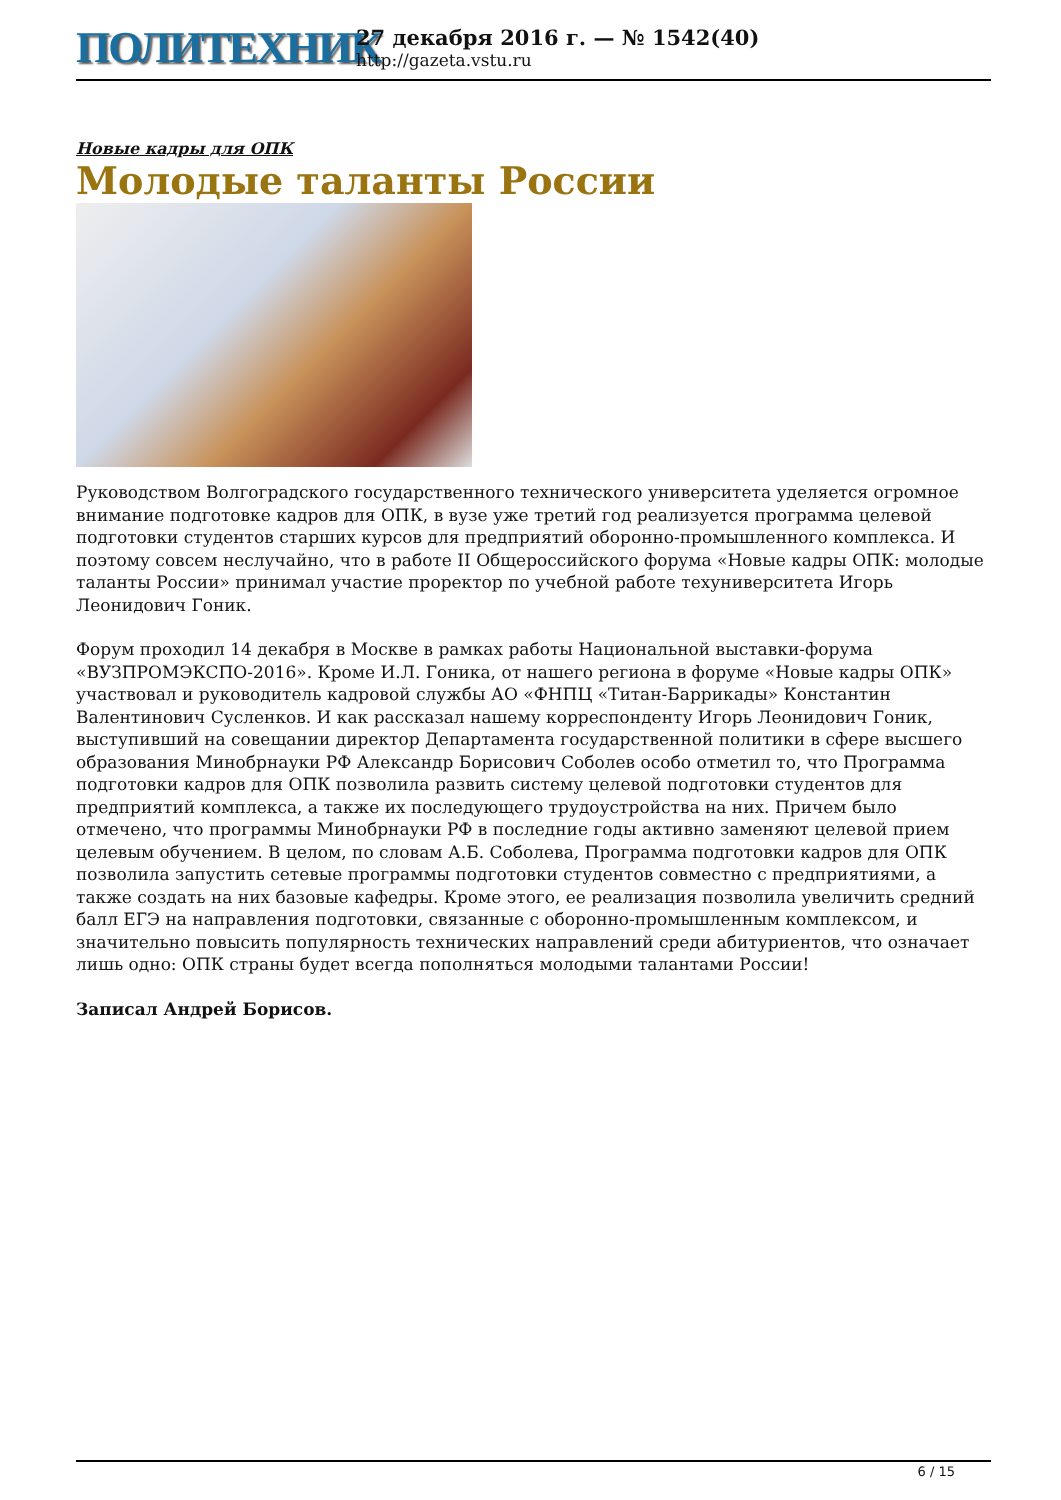ПОЛИТЕХНИК
27 декабря 2016 г. — № 1542(40)
http://gazeta.vstu.ru
Новые кадры для ОПК
Молодые таланты России
Руководством Волгоградского государственного технического университета уделяется огромное внимание подготовке кадров для ОПК, в вузе уже третий год реализуется программа целевой подготовки студентов старших курсов для предприятий оборонно-промышленного комплекса. И поэтому совсем неслучайно, что в работе II Общероссийского форума «Новые кадры ОПК: молодые таланты России» принимал участие проректор по учебной работе техуниверситета Игорь Леонидович Гоник.
Форум проходил 14 декабря в Москве в рамках работы Национальной выставки-форума «ВУЗПРОМЭКСПО-2016». Кроме И.Л. Гоника, от нашего региона в форуме «Новые кадры ОПК» участвовал и руководитель кадровой службы АО «ФНПЦ «Титан-Баррикады» Константин Валентинович Сусленков. И как рассказал нашему корреспонденту Игорь Леонидович Гоник, выступивший на совещании директор Департамента государственной политики в сфере высшего образования Минобрнауки РФ Александр Борисович Соболев особо отметил то, что Программа подготовки кадров для ОПК позволила развить систему целевой подготовки студентов для предприятий комплекса, а также их последующего трудоустройства на них. Причем было отмечено, что программы Минобрнауки РФ в последние годы активно заменяют целевой прием целевым обучением. В целом, по словам А.Б. Соболева, Программа подготовки кадров для ОПК позволила запустить сетевые программы подготовки студентов совместно с предприятиями, а также создать на них базовые кафедры. Кроме этого, ее реализация позволила увеличить средний балл ЕГЭ на направления подготовки, связанные с оборонно-промышленным комплексом, и значительно повысить популярность технических направлений среди абитуриентов, что означает лишь одно: ОПК страны будет всегда пополняться молодыми талантами России!
Записал Андрей Борисов.
6 / 15